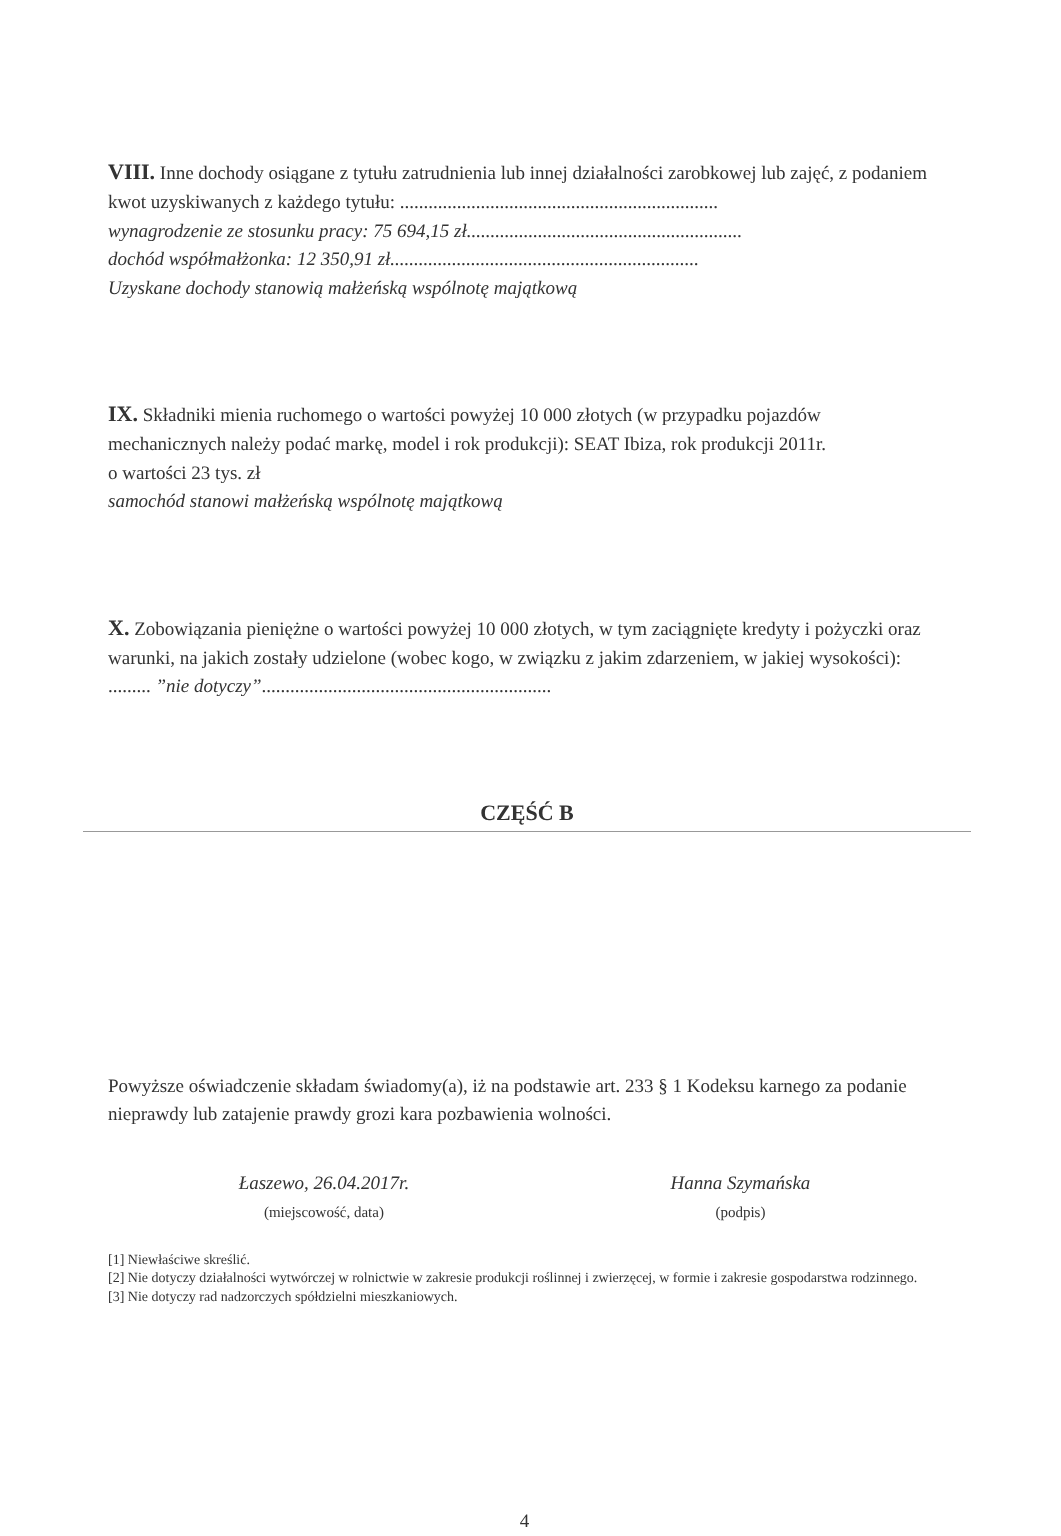VIII. Inne dochody osiągane z tytułu zatrudnienia lub innej działalności zarobkowej lub zajęć, z podaniem kwot uzyskiwanych z każdego tytułu: ...................................................................
wynagrodzenie ze stosunku pracy: 75 694,15 zł..........................................................
dochód współmałżonka: 12 350,91 zł.................................................................
Uzyskane dochody stanowią małżeńską wspólnotę majątkową
IX. Składniki mienia ruchomego o wartości powyżej 10 000 złotych (w przypadku pojazdów mechanicznych należy podać markę, model i rok produkcji): SEAT Ibiza, rok produkcji 2011r.
o wartości 23 tys. zł
samochód stanowi małżeńską wspólnotę majątkową
X. Zobowiązania pieniężne o wartości powyżej 10 000 złotych, w tym zaciągnięte kredyty i pożyczki oraz warunki, na jakich zostały udzielone (wobec kogo, w związku z jakim zdarzeniem, w jakiej wysokości): ......... ”nie dotyczy”.............................................................
CZĘŚĆ B
Powyższe oświadczenie składam świadomy(a), iż na podstawie art. 233 § 1 Kodeksu karnego za podanie nieprawdy lub zatajenie prawdy grozi kara pozbawienia wolności.
Łaszewo, 26.04.2017r.
(miejscowość, data)
Hanna Szymańska
(podpis)
[1] Niewłaściwe skreślić.
[2] Nie dotyczy działalności wytwórczej w rolnictwie w zakresie produkcji roślinnej i zwierzęcej, w formie i zakresie gospodarstwa rodzinnego.
[3] Nie dotyczy rad nadzorczych spółdzielni mieszkaniowych.
4